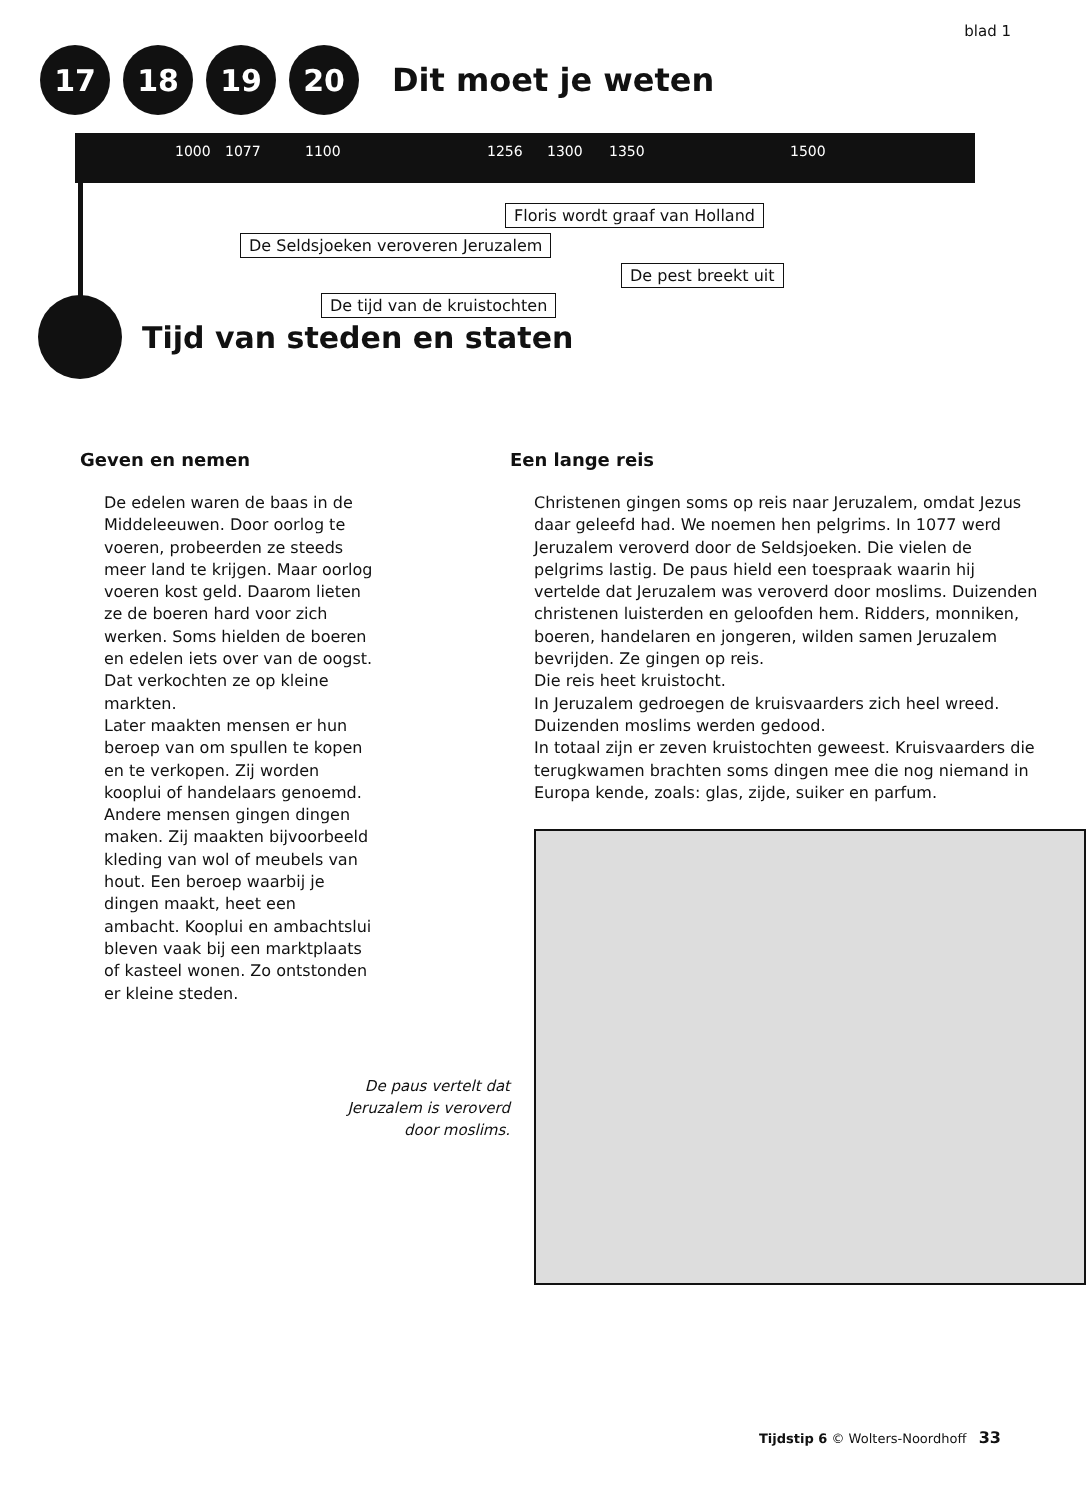blad 1
17 18 19 20
Dit moet je weten
1000 1077 1100 1256 1300 1350 1500
Floris wordt graaf van Holland
De Seldsjoeken veroveren Jeruzalem
De pest breekt uit
De tijd van de kruistochten
Tijd van steden en staten
Geven en nemen
De edelen waren de baas in de Middeleeuwen. Door oorlog te voeren, probeerden ze steeds meer land te krijgen. Maar oorlog voeren kost geld. Daarom lieten ze de boeren hard voor zich werken. Soms hielden de boeren en edelen iets over van de oogst. Dat verkochten ze op kleine markten.
Later maakten mensen er hun beroep van om spullen te kopen en te verkopen. Zij worden kooplui of handelaars genoemd. Andere mensen gingen dingen maken. Zij maakten bijvoorbeeld kleding van wol of meubels van hout. Een beroep waarbij je dingen maakt, heet een ambacht. Kooplui en ambachtslui bleven vaak bij een marktplaats of kasteel wonen. Zo ontstonden er kleine steden.
De paus vertelt dat
Jeruzalem is veroverd
door moslims.
Een lange reis
Christenen gingen soms op reis naar Jeruzalem, omdat Jezus daar geleefd had. We noemen hen pelgrims. In 1077 werd Jeruzalem veroverd door de Seldsjoeken. Die vielen de pelgrims lastig. De paus hield een toespraak waarin hij vertelde dat Jeruzalem was veroverd door moslims. Duizenden christenen luisterden en geloofden hem. Ridders, monniken, boeren, handelaren en jongeren, wilden samen Jeruzalem bevrijden. Ze gingen op reis.
Die reis heet kruistocht.
In Jeruzalem gedroegen de kruisvaarders zich heel wreed. Duizenden moslims werden gedood.
In totaal zijn er zeven kruistochten geweest. Kruisvaarders die terugkwamen brachten soms dingen mee die nog niemand in Europa kende, zoals: glas, zijde, suiker en parfum.
Tijdstip 6 © Wolters-Noordhoff 33